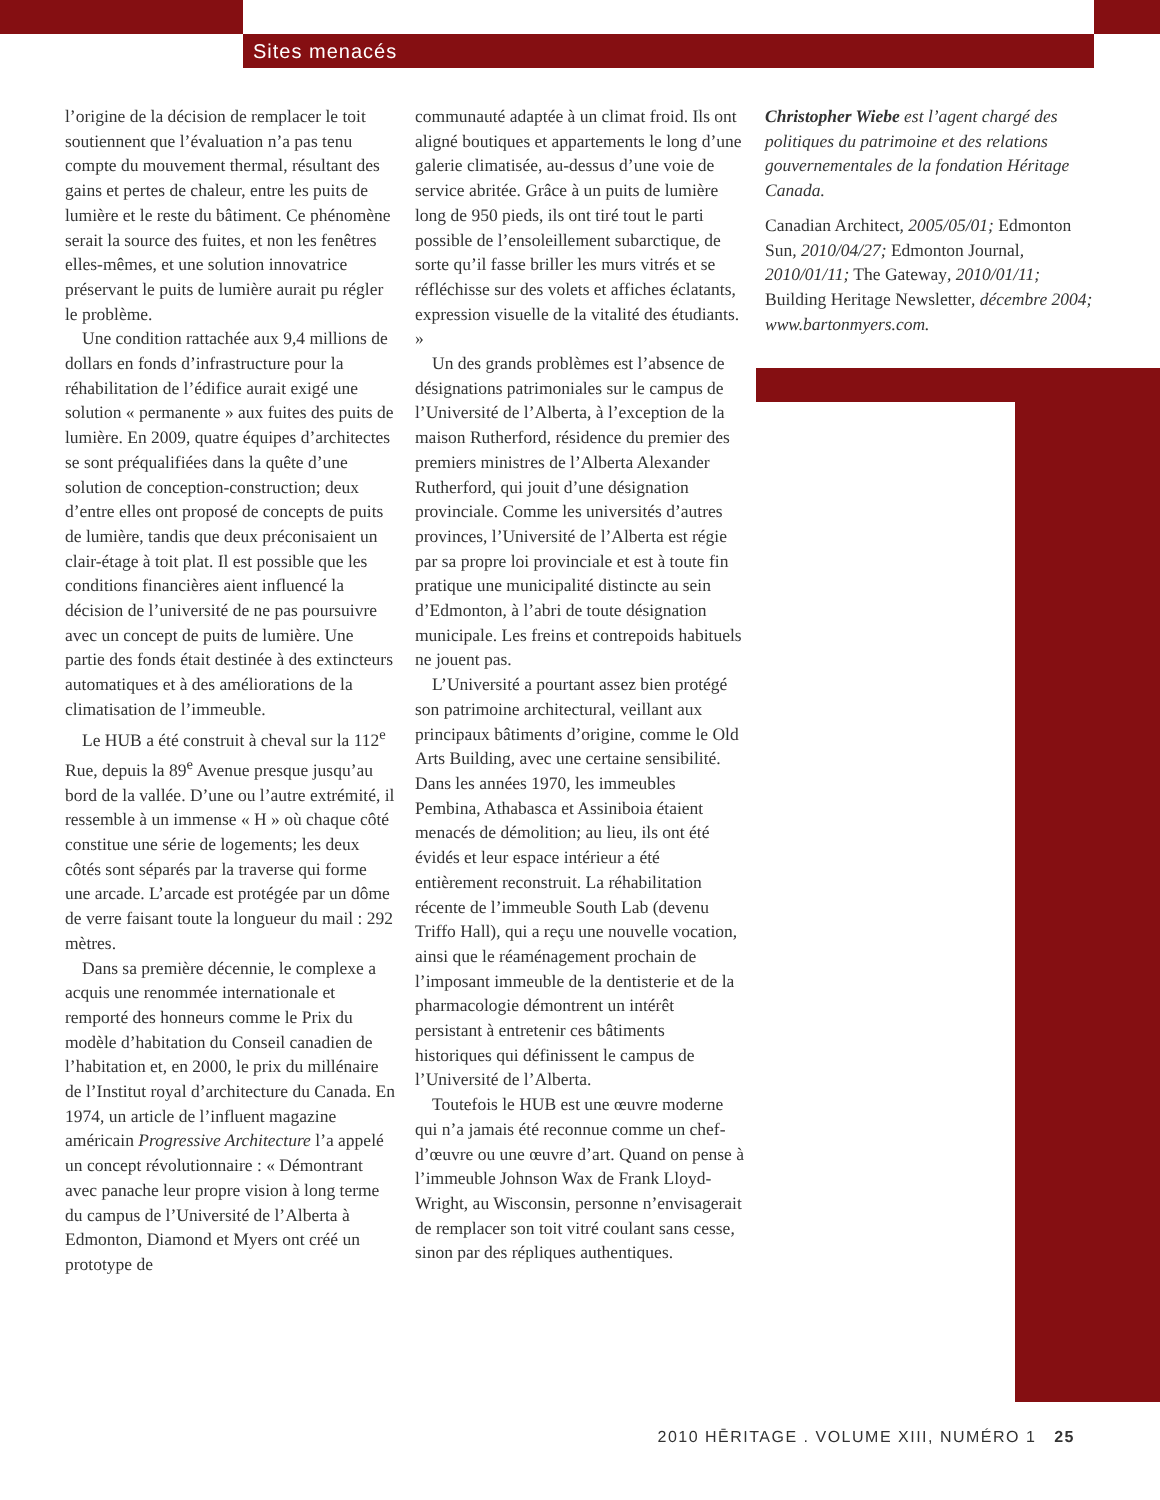Sites menacés
l’origine de la décision de remplacer le toit soutiennent que l’évaluation n’a pas tenu compte du mouvement thermal, résultant des gains et pertes de chaleur, entre les puits de lumière et le reste du bâtiment. Ce phénomène serait la source des fuites, et non les fenêtres elles-mêmes, et une solution innovatrice préservant le puits de lumière aurait pu régler le problème.
Une condition rattachée aux 9,4 millions de dollars en fonds d’infrastructure pour la réhabilitation de l’édifice aurait exigé une solution « permanente » aux fuites des puits de lumière. En 2009, quatre équipes d’architectes se sont préqualifiées dans la quête d’une solution de conception-construction; deux d’entre elles ont proposé de concepts de puits de lumière, tandis que deux préconisaient un clair-étage à toit plat. Il est possible que les conditions financières aient influencé la décision de l’université de ne pas poursuivre avec un concept de puits de lumière. Une partie des fonds était destinée à des extincteurs automatiques et à des améliorations de la climatisation de l’immeuble.
Le HUB a été construit à cheval sur la 112<sup>e</sup> Rue, depuis la 89<sup>e</sup> Avenue presque jusqu’au bord de la vallée. D’une ou l’autre extrémité, il ressemble à un immense « H » où chaque côté constitue une série de logements; les deux côtés sont séparés par la traverse qui forme une arcade. L’arcade est protégée par un dôme de verre faisant toute la longueur du mail : 292 mètres.
Dans sa première décennie, le complexe a acquis une renommée internationale et remporté des honneurs comme le Prix du modèle d’habitation du Conseil canadien de l’habitation et, en 2000, le prix du millénaire de l’Institut royal d’architecture du Canada. En 1974, un article de l’influent magazine américain Progressive Architecture l’a appelé un concept révolutionnaire : « Démontrant avec panache leur propre vision à long terme du campus de l’Université de l’Alberta à Edmonton, Diamond et Myers ont créé un prototype de
communauté adaptée à un climat froid. Ils ont aligné boutiques et appartements le long d’une galerie climatisée, au-dessus d’une voie de service abritée. Grâce à un puits de lumière long de 950 pieds, ils ont tiré tout le parti possible de l’ensoleillement subarctique, de sorte qu’il fasse briller les murs vitrés et se réfléchisse sur des volets et affiches éclatants, expression visuelle de la vitalité des étudiants. »
Un des grands problèmes est l’absence de désignations patrimoniales sur le campus de l’Université de l’Alberta, à l’exception de la maison Rutherford, résidence du premier des premiers ministres de l’Alberta Alexander Rutherford, qui jouit d’une désignation provinciale. Comme les universités d’autres provinces, l’Université de l’Alberta est régie par sa propre loi provinciale et est à toute fin pratique une municipalité distincte au sein d’Edmonton, à l’abri de toute désignation municipale. Les freins et contrepoids habituels ne jouent pas.
L’Université a pourtant assez bien protégé son patrimoine architectural, veillant aux principaux bâtiments d’origine, comme le Old Arts Building, avec une certaine sensibilité. Dans les années 1970, les immeubles Pembina, Athabasca et Assiniboia étaient menacés de démolition; au lieu, ils ont été évidés et leur espace intérieur a été entièrement reconstruit. La réhabilitation récente de l’immeuble South Lab (devenu Triffo Hall), qui a reçu une nouvelle vocation, ainsi que le réaménagement prochain de l’imposant immeuble de la dentisterie et de la pharmacologie démontrent un intérêt persistant à entretenir ces bâtiments historiques qui définissent le campus de l’Université de l’Alberta.
Toutefois le HUB est une œuvre moderne qui n’a jamais été reconnue comme un chef-d’œuvre ou une œuvre d’art. Quand on pense à l’immeuble Johnson Wax de Frank Lloyd-Wright, au Wisconsin, personne n’envisagerait de remplacer son toit vitré coulant sans cesse, sinon par des répliques authentiques.
Christopher Wiebe est l’agent chargé des politiques du patrimoine et des relations gouvernementales de la fondation Héritage Canada.
Canadian Architect, 2005/05/01; Edmonton Sun, 2010/04/27; Edmonton Journal, 2010/01/11; The Gateway, 2010/01/11; Building Heritage Newsletter, décembre 2004; www.bartonmyers.com.
2010 HĒRITAGE . VOLUME XIII, NUMÉRO 1 25